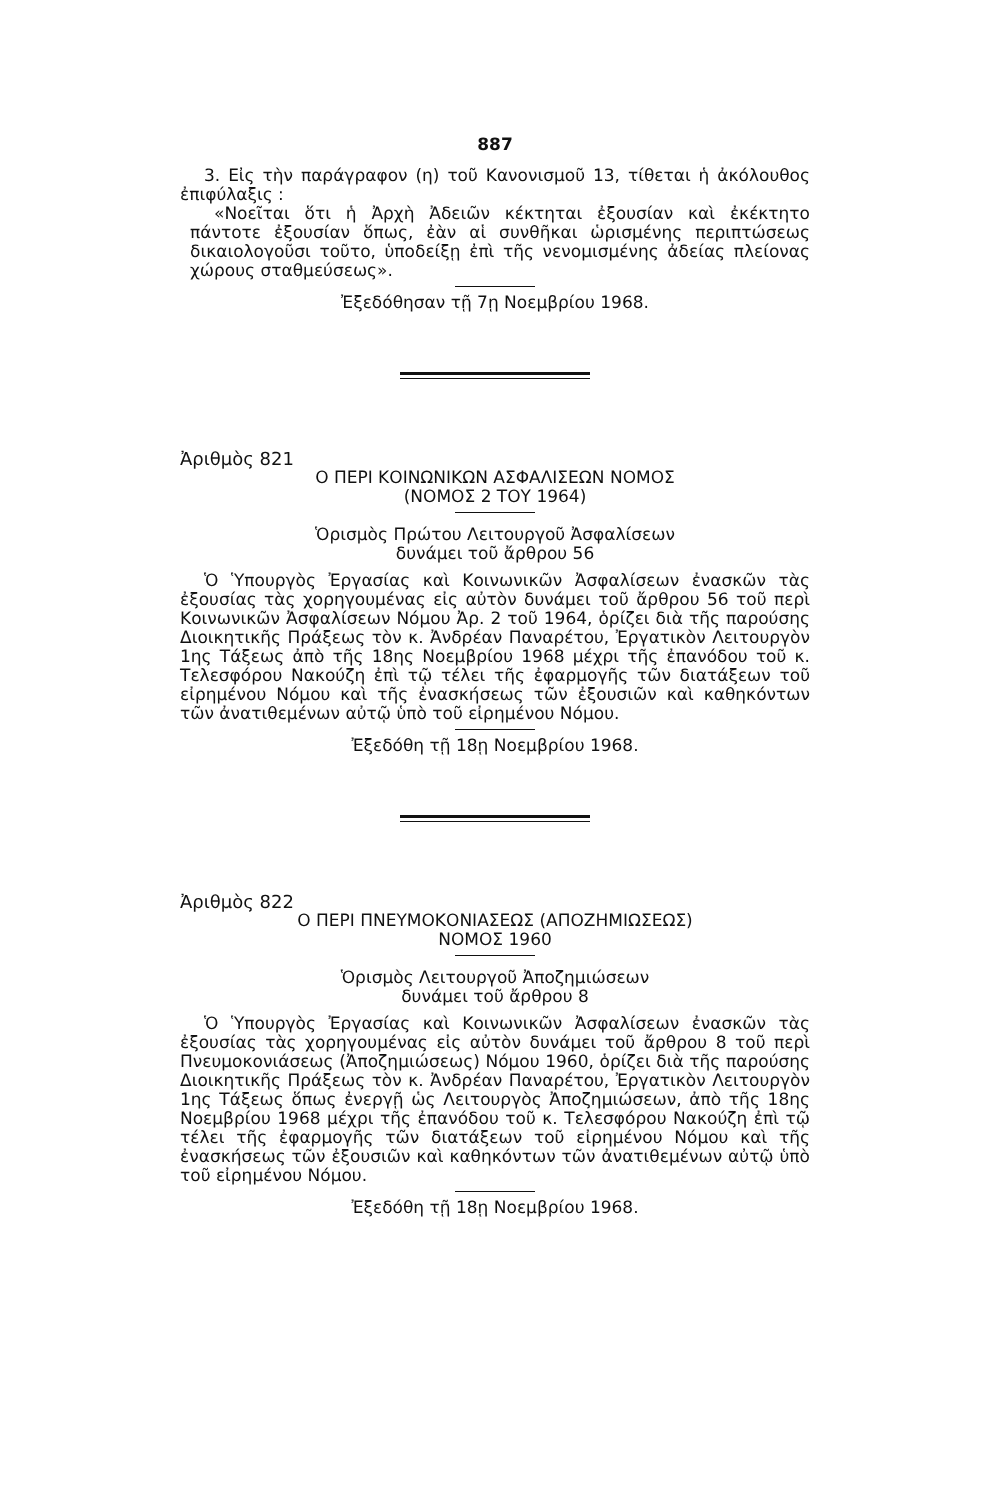887
3. Εἰς τὴν παράγραφον (η) τοῦ Κανονισμοῦ 13, τίθεται ἡ ἀκόλουθος ἐπιφύλαξις :
«Νοεῖται ὅτι ἡ Ἀρχὴ Ἀδειῶν κέκτηται ἐξουσίαν καὶ ἐκέκτητο πάντοτε ἐξουσίαν ὅπως, ἐὰν αἱ συνθῆκαι ὡρισμένης περιπτώσεως δικαιολογοῦσι τοῦτο, ὑποδείξῃ ἐπὶ τῆς νενομισμένης ἀδείας πλείονας χώρους σταθμεύσεως».
Ἐξεδόθησαν τῇ 7ῃ Νοεμβρίου 1968.
Ἀριθμὸς 821
Ο ΠΕΡΙ ΚΟΙΝΩΝΙΚΩΝ ΑΣΦΑΛΙΣΕΩΝ ΝΟΜΟΣ
(ΝΟΜΟΣ 2 ΤΟΥ 1964)
Ὁρισμὸς Πρώτου Λειτουργοῦ Ἀσφαλίσεων
δυνάμει τοῦ ἄρθρου 56
Ὁ Ὑπουργὸς Ἐργασίας καὶ Κοινωνικῶν Ἀσφαλίσεων ἐνασκῶν τὰς ἐξουσίας τὰς χορηγουμένας εἰς αὐτὸν δυνάμει τοῦ ἄρθρου 56 τοῦ περὶ Κοινωνικῶν Ἀσφαλίσεων Νόμου Ἀρ. 2 τοῦ 1964, ὁρίζει διὰ τῆς παρούσης Διοικητικῆς Πράξεως τὸν κ. Ἀνδρέαν Παναρέτου, Ἐργατικὸν Λειτουργὸν 1ης Τάξεως ἀπὸ τῆς 18ης Νοεμβρίου 1968 μέχρι τῆς ἐπανόδου τοῦ κ. Τελεσφόρου Νακούζη ἐπὶ τῷ τέλει τῆς ἐφαρμογῆς τῶν διατάξεων τοῦ εἰρημένου Νόμου καὶ τῆς ἐνασκήσεως τῶν ἐξουσιῶν καὶ καθηκόντων τῶν ἀνατιθεμένων αὐτῷ ὑπὸ τοῦ εἰρημένου Νόμου.
Ἐξεδόθη τῇ 18ῃ Νοεμβρίου 1968.
Ἀριθμὸς 822
Ο ΠΕΡΙ ΠΝΕΥΜΟΚΟΝΙΑΣΕΩΣ (ΑΠΟΖΗΜΙΩΣΕΩΣ)
ΝΟΜΟΣ 1960
Ὁρισμὸς Λειτουργοῦ Ἀποζημιώσεων
δυνάμει τοῦ ἄρθρου 8
Ὁ Ὑπουργὸς Ἐργασίας καὶ Κοινωνικῶν Ἀσφαλίσεων ἐνασκῶν τὰς ἐξουσίας τὰς χορηγουμένας εἰς αὐτὸν δυνάμει τοῦ ἄρθρου 8 τοῦ περὶ Πνευμοκονιάσεως (Ἀποζημιώσεως) Νόμου 1960, ὁρίζει διὰ τῆς παρούσης Διοικητικῆς Πράξεως τὸν κ. Ἀνδρέαν Παναρέτου, Ἐργατικὸν Λειτουργὸν 1ης Τάξεως ὅπως ἐνεργῇ ὡς Λειτουργὸς Ἀποζημιώσεων, ἀπὸ τῆς 18ης Νοεμβρίου 1968 μέχρι τῆς ἐπανόδου τοῦ κ. Τελεσφόρου Νακούζη ἐπὶ τῷ τέλει τῆς ἐφαρμογῆς τῶν διατάξεων τοῦ εἰρημένου Νόμου καὶ τῆς ἐνασκήσεως τῶν ἐξουσιῶν καὶ καθηκόντων τῶν ἀνατιθεμένων αὐτῷ ὑπὸ τοῦ εἰρημένου Νόμου.
Ἐξεδόθη τῇ 18ῃ Νοεμβρίου 1968.